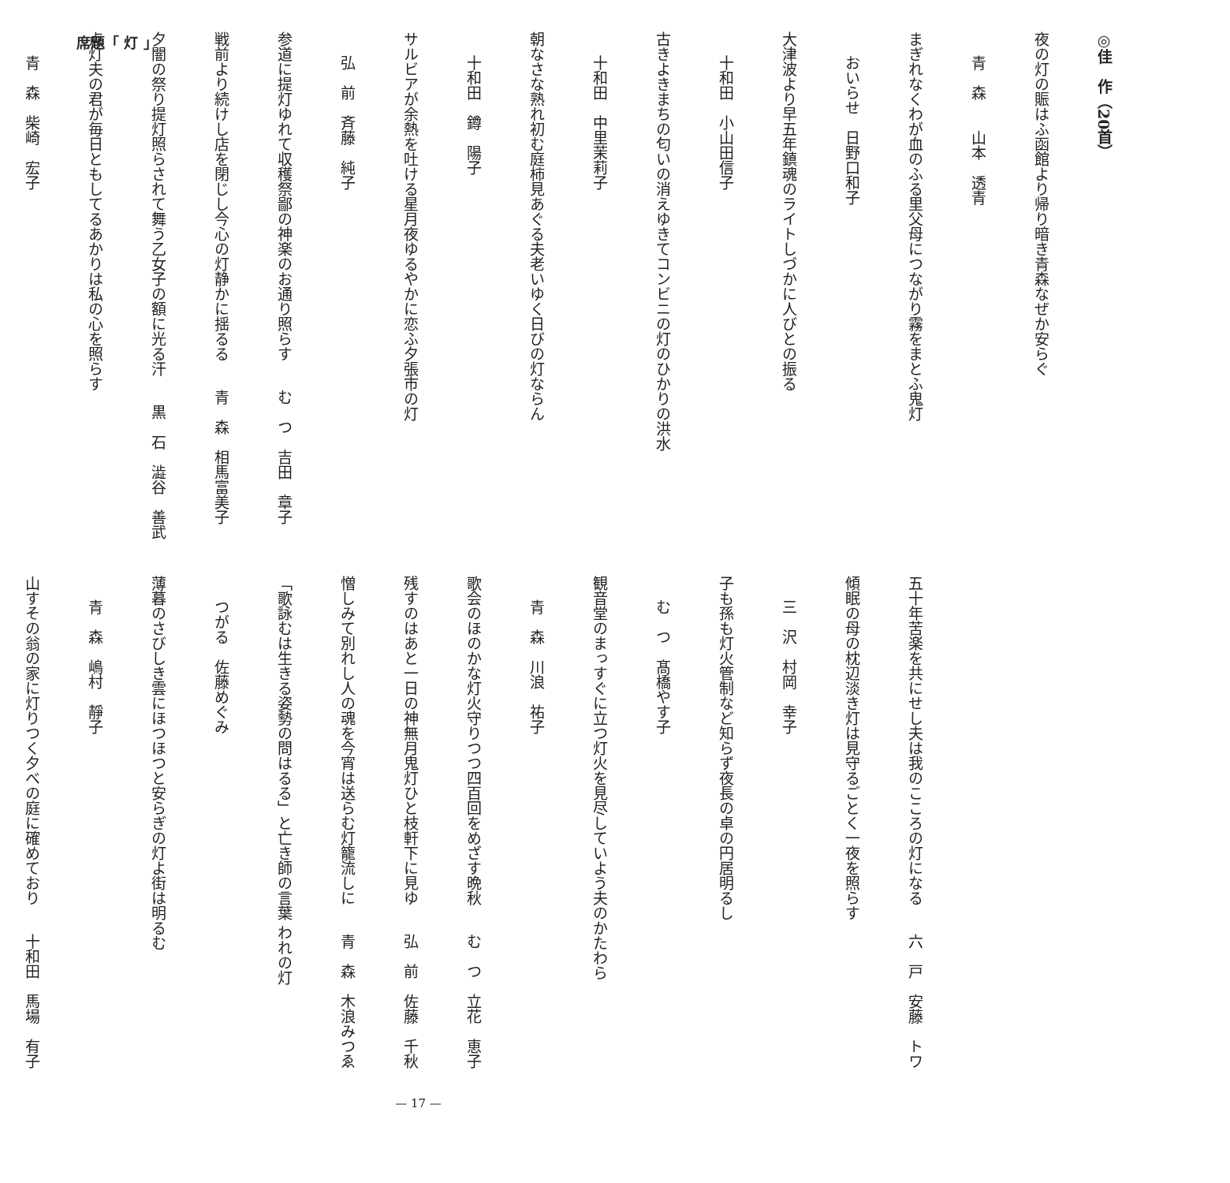席題「 灯 」
◎佳　作（20首）
夜の灯の賑はふ函館より帰り暗き青森なぜか安らぐ 青　森　　山本　透青
まぎれなくわが血のふる里父母につながり霧をまとふ鬼灯 おいらせ　日野口和子
大津波より早五年鎮魂のライトしづかに人びとの振る 十和田　小山田信子
古きよきまちの匂いの消えゆきてコンビニの灯のひかりの洪水 十和田　中里茉莉子
朝なさな熟れ初む庭柿見あぐる夫老いゆく日びの灯ならん 十和田　鐏　陽子
サルビアが余熱を吐ける星月夜ゆるやかに恋ふ夕張市の灯 弘　前　斉藤　純子
参道に提灯ゆれて収穫祭鄙の神楽のお通り照らす む　つ　吉田　章子
戦前より続けし店を閉じし今心の灯静かに揺るる 青　森　相馬富美子
夕闇の祭り提灯照らされて舞う乙女子の額に光る汗 黒　石　澁谷　善武
点灯夫の君が毎日ともしてるあかりは私の心を照らす 青　森　柴崎　宏子
五十年苦楽を共にせし夫は我のこころの灯になる 六　戸　安藤　トワ
傾眠の母の枕辺淡き灯は見守るごとく一夜を照らす 三　沢　村岡　幸子
子も孫も灯火管制など知らず夜長の卓の円居明るし む　つ　髙橋やす子
観音堂のまっすぐに立つ灯火を見尽していよう夫のかたわら 青　森　川浪　祐子
歌会のほのかな灯火守りつつ四百回をめざす晩秋 む　つ　立花　恵子
残すのはあと一日の神無月鬼灯ひと枝軒下に見ゆ 弘　前　佐藤　千秋
憎しみて別れし人の魂を今宵は送らむ灯籠流しに 青　森　木浪みつゑ
「歌詠むは生きる姿勢の問はるる」と亡き師の言葉 われの灯 つがる　佐藤めぐみ
薄暮のさびしき雲にほつほつと安らぎの灯よ街は明るむ 青　森　嶋村　靜子
山すその翁の家に灯りつく夕べの庭に確めており 十和田　馬場　有子
— 17 —